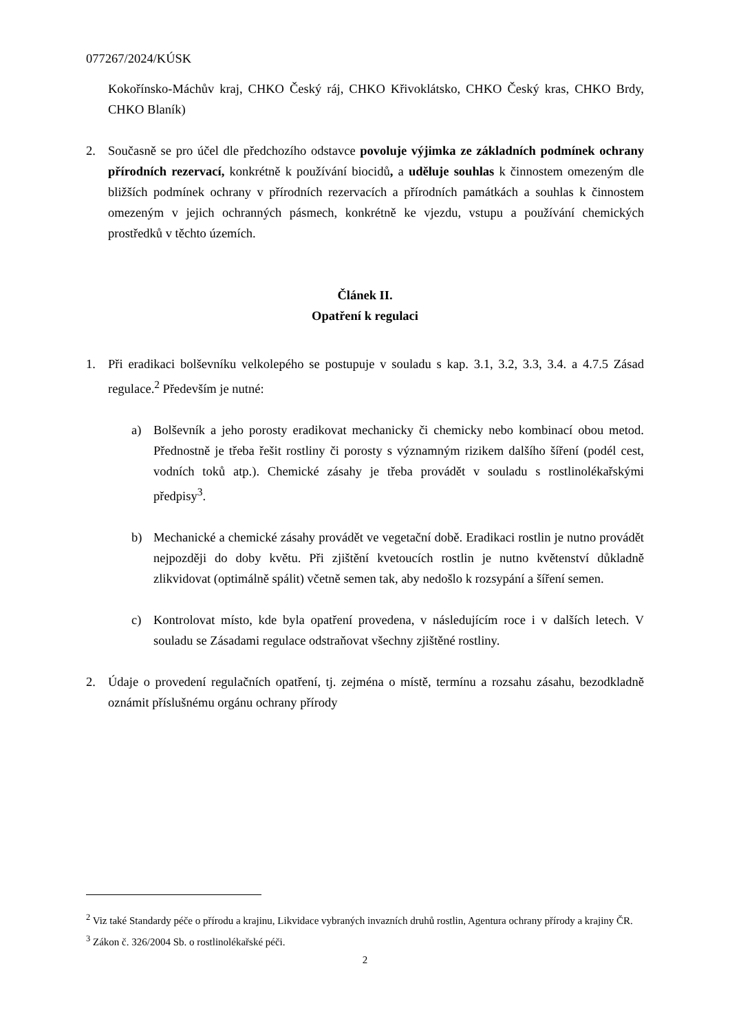077267/2024/KÚSK
Kokořínsko-Máchův kraj, CHKO Český ráj, CHKO Křivoklátsko, CHKO Český kras, CHKO Brdy, CHKO Blaník)
2. Současně se pro účel dle předchozího odstavce povoluje výjimka ze základních podmínek ochrany přírodních rezervací, konkrétně k používání biocidů, a uděluje souhlas k činnostem omezeným dle bližších podmínek ochrany v přírodních rezervacích a přírodních památkách a souhlas k činnostem omezeným v jejich ochranných pásmech, konkrétně ke vjezdu, vstupu a používání chemických prostředků v těchto územích.
Článek II.
Opatření k regulaci
1. Při eradikaci bolševníku velkolepého se postupuje v souladu s kap. 3.1, 3.2, 3.3, 3.4. a 4.7.5 Zásad regulace.<sup>2</sup> Především je nutné:
a) Bolševník a jeho porosty eradikovat mechanicky či chemicky nebo kombinací obou metod. Přednostně je třeba řešit rostliny či porosty s významným rizikem dalšího šíření (podél cest, vodních toků atp.). Chemické zásahy je třeba provádět v souladu s rostlinolékařskými předpisy<sup>3</sup>.
b) Mechanické a chemické zásahy provádět ve vegetační době. Eradikaci rostlin je nutno provádět nejpozději do doby květu. Při zjištění kvetoucích rostlin je nutno květenství důkladně zlikvidovat (optimálně spálit) včetně semen tak, aby nedošlo k rozsypání a šíření semen.
c) Kontrolovat místo, kde byla opatření provedena, v následujícím roce i v dalších letech. V souladu se Zásadami regulace odstraňovat všechny zjištěné rostliny.
2. Údaje o provedení regulačních opatření, tj. zejména o místě, termínu a rozsahu zásahu, bezodkladně oznámit příslušnému orgánu ochrany přírody
<sup>2</sup> Viz také Standardy péče o přírodu a krajinu, Likvidace vybraných invazních druhů rostlin, Agentura ochrany přírody a krajiny ČR.
<sup>3</sup> Zákon č. 326/2004 Sb. o rostlinolékařské péči.
2